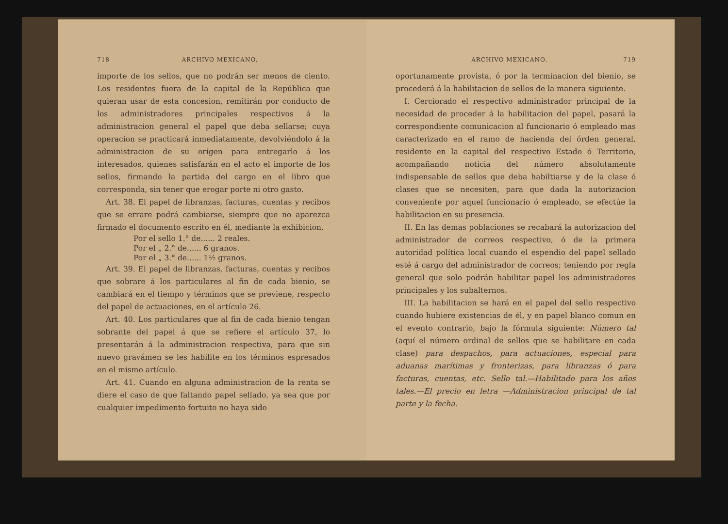718 ARCHIVO MEXICANO.
importe de los sellos, que no podrán ser menos de ciento. Los residentes fuera de la capital de la República que quieran usar de esta concesion, remitirán por conducto de los administradores principales respectivos á la administracion general el papel que deba sellarse; cuya operacion se practicará inmediatamente, devolviéndolo á la administracion de su orígen para entregarlo á los interesados, quienes satisfarán en el acto el importe de los sellos, firmando la partida del cargo en el libro que corresponda, sin tener que erogar porte ni otro gasto.
Art. 38. El papel de libranzas, facturas, cuentas y recibos que se errare podrá cambiarse, siempre que no aparezca firmado el documento escrito en él, mediante la exhibicion.
Por el sello 1.° de...... 2 reales.
Por el „ 2.° de...... 6 granos.
Por el „ 3.° de...... 1½ granos.
Art. 39. El papel de libranzas, facturas, cuentas y recibos que sobrare á los particulares al fin de cada bienio, se cambiará en el tiempo y términos que se previene, respecto del papel de actuaciones, en el artículo 26.
Art. 40. Los particulares que al fin de cada bienio tengan sobrante del papel á que se refiere el artículo 37, lo presentarán á la administracion respectiva, para que sin nuevo gravámen se les habilite en los términos espresados en el mismo artículo.
Art. 41. Cuando en alguna administracion de la renta se diere el caso de que faltando papel sellado, ya sea que por cualquier impedimento fortuito no haya sido
ARCHIVO MEXICANO. 719
oportunamente provista, ó por la terminacion del bienio, se procederá á la habilitacion de sellos de la manera siguiente.
I. Cerciorado el respectivo administrador principal de la necesidad de proceder á la habilitacion del papel, pasará la correspondiente comunicacion al funcionario ó empleado mas caracterizado en el ramo de hacienda del órden general, residente en la capital del respectivo Estado ó Territorio, acompañando noticia del número absolutamente indispensable de sellos que deba habiltiarse y de la clase ó clases que se necesiten, para que dada la autorizacion conveniente por aquel funcionario ó empleado, se efectúe la habilitacion en su presencia.
II. En las demas poblaciones se recabará la autorizacion del administrador de correos respectivo, ó de la primera autoridad política local cuando el espendio del papel sellado esté á cargo del administrador de correos; teniendo por regla general que solo podrán habilitar papel los administradores principales y los subalternos.
III. La habilitacion se hará en el papel del sello respectivo cuando hubiere existencias de él, y en papel blanco comun en el evento contrario, bajo la fórmula siguiente: Número tal (aquí el número ordinal de sellos que se habilitare en cada clase) para despachos, para actuaciones, especial para aduanas marítimas y fronterizas, para libranzas ó para facturas, cuentas, etc. Sello tal.—Habilitado para los años tales.—El precio en letra —Administracion principal de tal parte y la fecha.